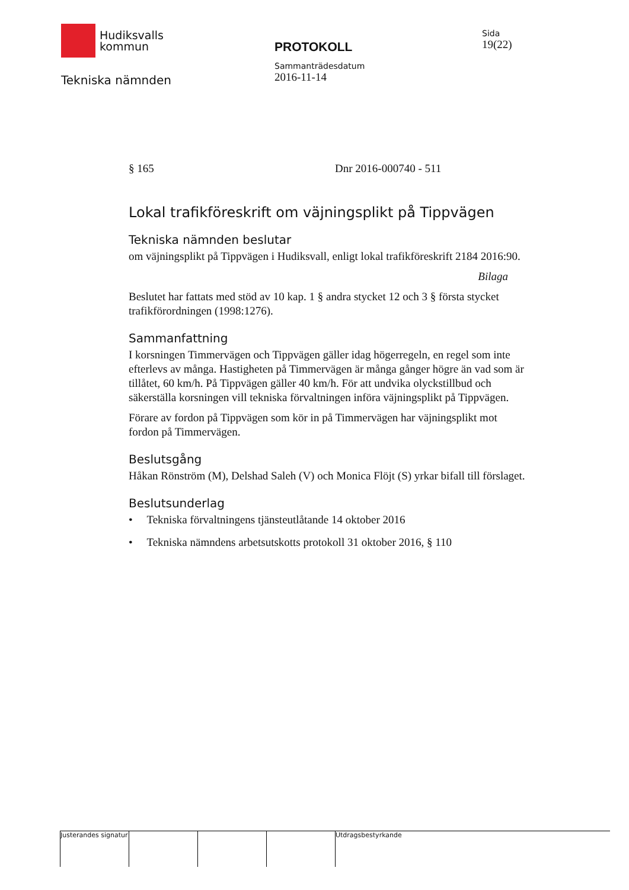Hudiksvalls
kommun
Tekniska nämnden
PROTOKOLL
Sammanträdesdatum
2016-11-14
Sida
19(22)
§ 165 Dnr 2016-000740 - 511
Lokal trafikföreskrift om väjningsplikt på Tippvägen
Tekniska nämnden beslutar
om väjningsplikt på Tippvägen i Hudiksvall, enligt lokal trafikföreskrift 2184 2016:90.
Bilaga
Beslutet har fattats med stöd av 10 kap. 1 § andra stycket 12 och 3 § första stycket trafikförordningen (1998:1276).
Sammanfattning
I korsningen Timmervägen och Tippvägen gäller idag högerregeln, en regel som inte efterlevs av många. Hastigheten på Timmervägen är många gånger högre än vad som är tillåtet, 60 km/h. På Tippvägen gäller 40 km/h. För att undvika olyckstillbud och säkerställa korsningen vill tekniska förvaltningen införa väjningsplikt på Tippvägen.
Förare av fordon på Tippvägen som kör in på Timmervägen har väjningsplikt mot fordon på Timmervägen.
Beslutsgång
Håkan Rönström (M), Delshad Saleh (V) och Monica Flöjt (S) yrkar bifall till förslaget.
Beslutsunderlag
• Tekniska förvaltningens tjänsteutlåtande 14 oktober 2016
• Tekniska nämndens arbetsutskotts protokoll 31 oktober 2016, § 110
Justerandes signatur
Utdragsbestyrkande